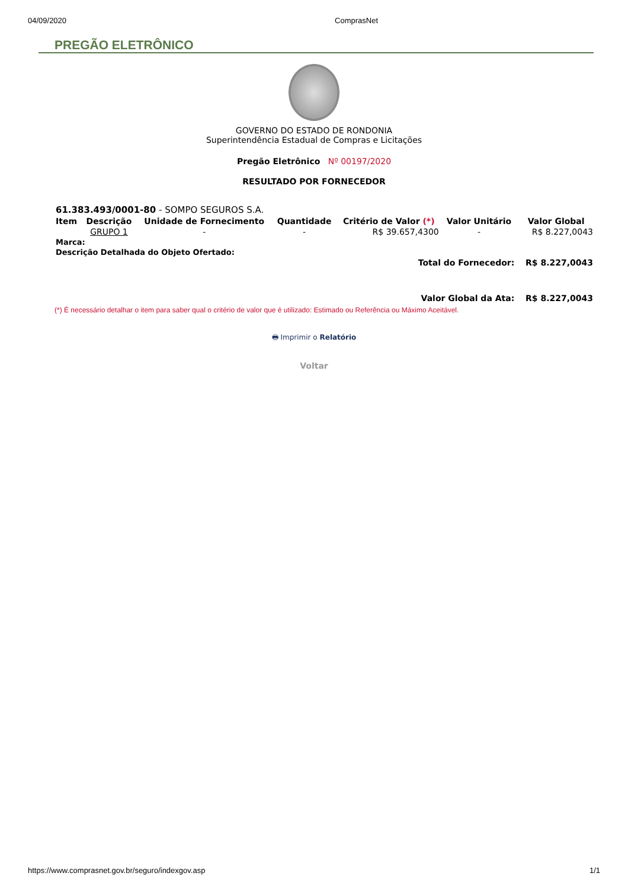04/09/2020 ComprasNet
PREGÃO ELETRÔNICO
GOVERNO DO ESTADO DE RONDONIA
Superintendência Estadual de Compras e Licitações
Pregão Eletrônico Nº 00197/2020
RESULTADO POR FORNECEDOR
| 61.383.493/0001-80 - SOMPO SEGUROS S.A. | | | | | | |
| Item | Descrição | Unidade de Fornecimento | Quantidade | Critério de Valor (*) | Valor Unitário | Valor Global |
| | GRUPO 1 | - | - | R$ 39.657,4300 | - | R$ 8.227,0043 |
| Marca: | | | | | | |
| Descrição Detalhada do Objeto Ofertado: | | | | | | |
| Total do Fornecedor: | | | | | | R$ 8.227,0043 |
| Valor Global da Ata: | | | | | | R$ 8.227,0043 |
(*) É necessário detalhar o item para saber qual o critério de valor que é utilizado: Estimado ou Referência ou Máximo Aceitável.
🖶 Imprimir o Relatório
Voltar
https://www.comprasnet.gov.br/seguro/indexgov.asp 1/1